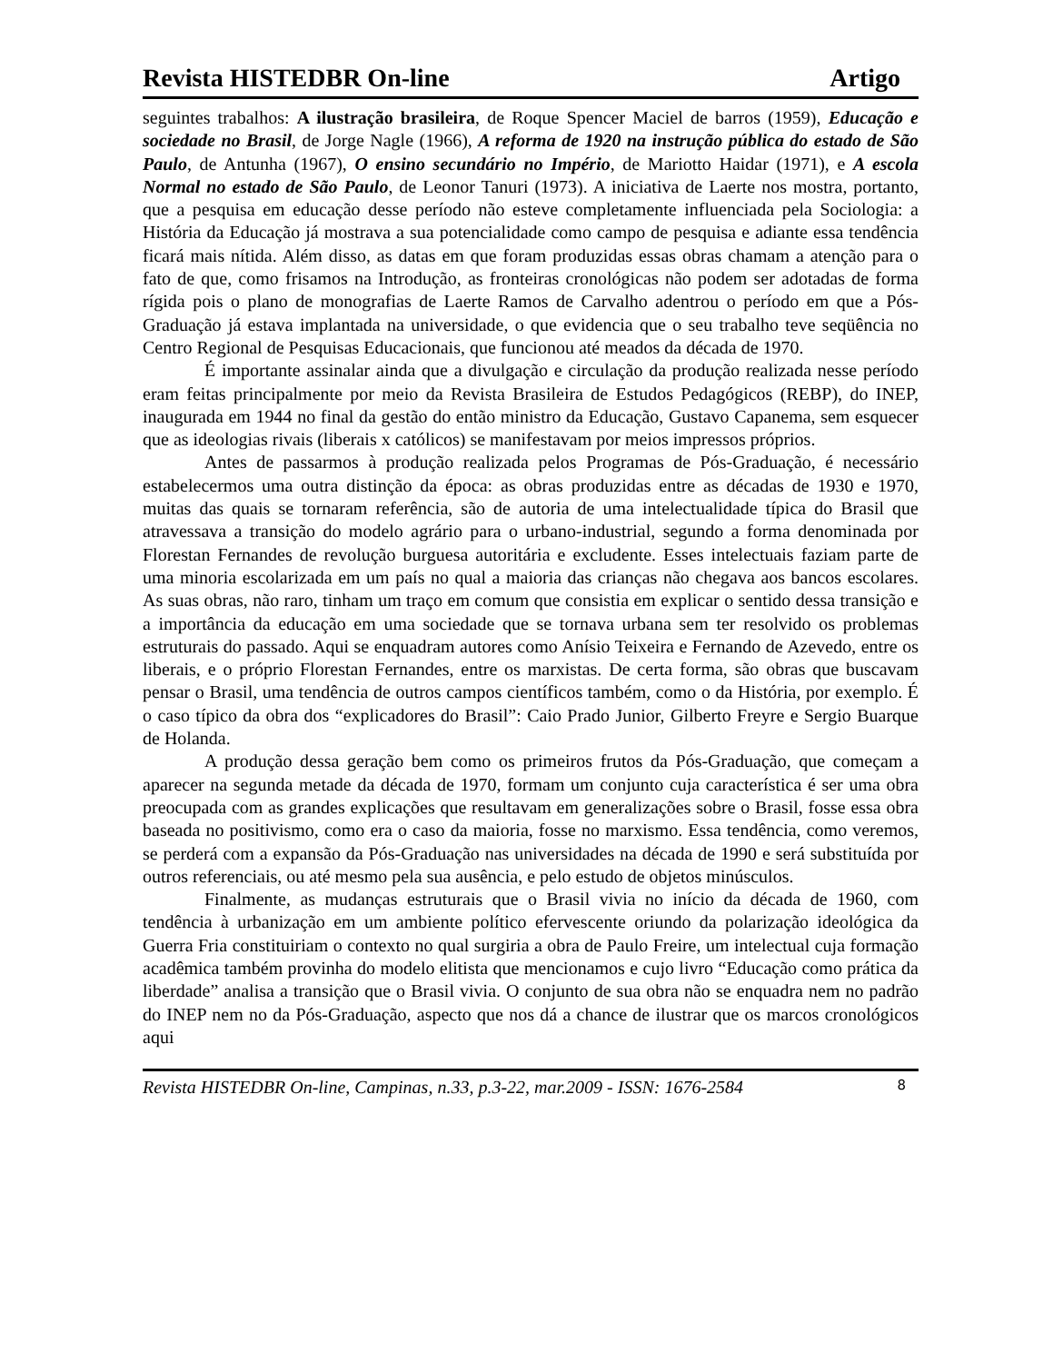Revista HISTEDBR On-line Artigo
seguintes trabalhos: A ilustração brasileira, de Roque Spencer Maciel de barros (1959), Educação e sociedade no Brasil, de Jorge Nagle (1966), A reforma de 1920 na instrução pública do estado de São Paulo, de Antunha (1967), O ensino secundário no Império, de Mariotto Haidar (1971), e A escola Normal no estado de São Paulo, de Leonor Tanuri (1973). A iniciativa de Laerte nos mostra, portanto, que a pesquisa em educação desse período não esteve completamente influenciada pela Sociologia: a História da Educação já mostrava a sua potencialidade como campo de pesquisa e adiante essa tendência ficará mais nítida. Além disso, as datas em que foram produzidas essas obras chamam a atenção para o fato de que, como frisamos na Introdução, as fronteiras cronológicas não podem ser adotadas de forma rígida pois o plano de monografias de Laerte Ramos de Carvalho adentrou o período em que a Pós-Graduação já estava implantada na universidade, o que evidencia que o seu trabalho teve seqüência no Centro Regional de Pesquisas Educacionais, que funcionou até meados da década de 1970.
É importante assinalar ainda que a divulgação e circulação da produção realizada nesse período eram feitas principalmente por meio da Revista Brasileira de Estudos Pedagógicos (REBP), do INEP, inaugurada em 1944 no final da gestão do então ministro da Educação, Gustavo Capanema, sem esquecer que as ideologias rivais (liberais x católicos) se manifestavam por meios impressos próprios.
Antes de passarmos à produção realizada pelos Programas de Pós-Graduação, é necessário estabelecermos uma outra distinção da época: as obras produzidas entre as décadas de 1930 e 1970, muitas das quais se tornaram referência, são de autoria de uma intelectualidade típica do Brasil que atravessava a transição do modelo agrário para o urbano-industrial, segundo a forma denominada por Florestan Fernandes de revolução burguesa autoritária e excludente. Esses intelectuais faziam parte de uma minoria escolarizada em um país no qual a maioria das crianças não chegava aos bancos escolares. As suas obras, não raro, tinham um traço em comum que consistia em explicar o sentido dessa transição e a importância da educação em uma sociedade que se tornava urbana sem ter resolvido os problemas estruturais do passado. Aqui se enquadram autores como Anísio Teixeira e Fernando de Azevedo, entre os liberais, e o próprio Florestan Fernandes, entre os marxistas. De certa forma, são obras que buscavam pensar o Brasil, uma tendência de outros campos científicos também, como o da História, por exemplo. É o caso típico da obra dos “explicadores do Brasil”: Caio Prado Junior, Gilberto Freyre e Sergio Buarque de Holanda.
A produção dessa geração bem como os primeiros frutos da Pós-Graduação, que começam a aparecer na segunda metade da década de 1970, formam um conjunto cuja característica é ser uma obra preocupada com as grandes explicações que resultavam em generalizações sobre o Brasil, fosse essa obra baseada no positivismo, como era o caso da maioria, fosse no marxismo. Essa tendência, como veremos, se perderá com a expansão da Pós-Graduação nas universidades na década de 1990 e será substituída por outros referenciais, ou até mesmo pela sua ausência, e pelo estudo de objetos minúsculos.
Finalmente, as mudanças estruturais que o Brasil vivia no início da década de 1960, com tendência à urbanização em um ambiente político efervescente oriundo da polarização ideológica da Guerra Fria constituiriam o contexto no qual surgiria a obra de Paulo Freire, um intelectual cuja formação acadêmica também provinha do modelo elitista que mencionamos e cujo livro “Educação como prática da liberdade” analisa a transição que o Brasil vivia. O conjunto de sua obra não se enquadra nem no padrão do INEP nem no da Pós-Graduação, aspecto que nos dá a chance de ilustrar que os marcos cronológicos aqui
Revista HISTEDBR On-line, Campinas, n.33, p.3-22, mar.2009 - ISSN: 1676-2584 8